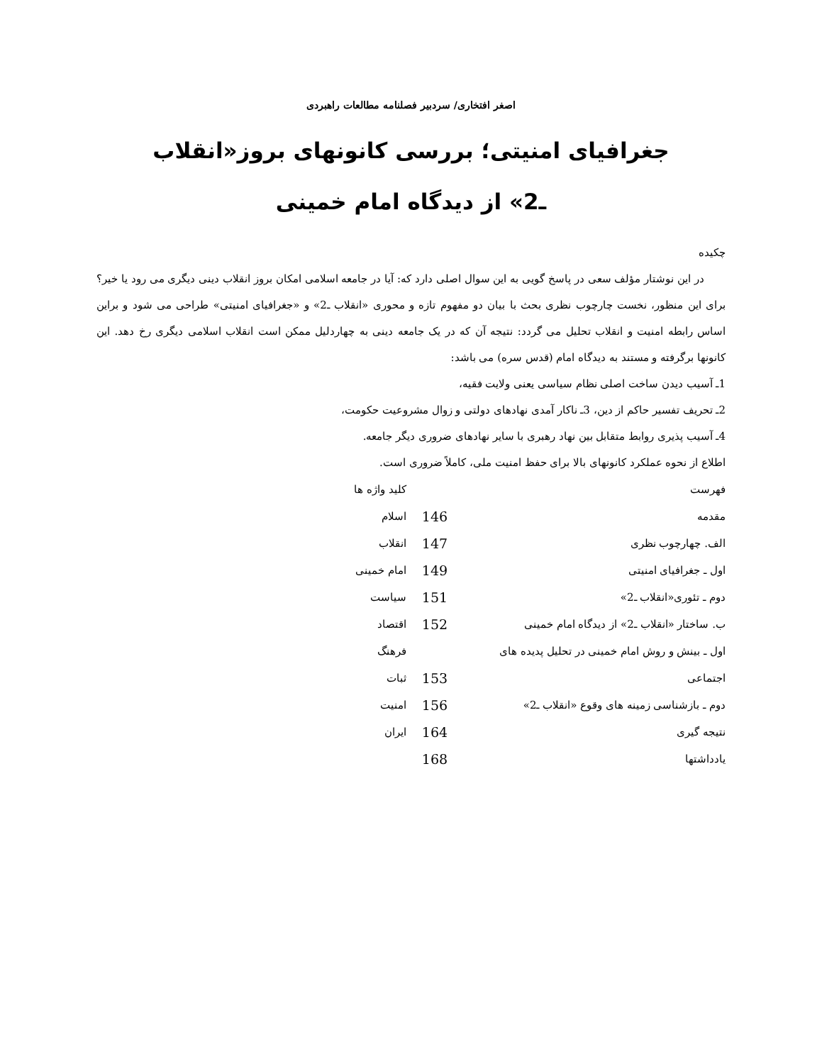اصغر افتخاری/ سردبیر فصلنامه مطالعات راهبردی
جغرافیای امنیتی؛ بررسی کانونهای بروز«انقلاب
ـ2» از دیدگاه امام خمینی
چکیده
در این نوشتار مؤلف سعی در پاسخ گویی به این سوال اصلی دارد که: آیا در جامعه اسلامی امکان بروز انقلاب دینی دیگری می رود یا خیر؟ برای این منظور، نخست چارچوب نظری بحث با بیان دو مفهوم تازه و محوری «انقلاب ـ2» و «جغرافیای امنیتی» طراحی می شود و براین اساس رابطه امنیت و انقلاب تحلیل می گردد: نتیجه آن که در یک جامعه دینی به چهاردلیل ممکن است انقلاب اسلامی دیگری رخ دهد. این کانونها برگرفته و مستند به دیدگاه امام (قدس سره) می باشد:
1ـ آسیب دیدن ساخت اصلی نظام سیاسی یعنی ولایت فقیه،
2ـ تحریف تفسیر حاکم از دین، 3ـ ناکار آمدی نهادهای دولتی و زوال مشروعیت حکومت،
4ـ آسیب پذیری روابط متقابل بین نهاد رهبری با سایر نهادهای ضروری دیگر جامعه.
اطلاع از نحوه عملکرد کانونهای بالا برای حفظ امنیت ملی، کاملاً ضروری است.
| فهرست | | کلید واژه ها |
| مقدمه | 146 | اسلام |
| الف. چهارچوب نظری | 147 | انقلاب |
| اول ـ جغرافیای امنیتی | 149 | امام خمینی |
| دوم ـ تئوری«انقلاب ـ2» | 151 | سیاست |
| ب. ساختار «انقلاب ـ2» از دیدگاه امام خمینی | 152 | اقتصاد |
| اول ـ بینش و روش امام خمینی در تحلیل پدیده های | | فرهنگ |
| اجتماعی | 153 | ثبات |
| دوم ـ بازشناسی زمینه های وقوع «انقلاب ـ2» | 156 | امنیت |
| نتیجه گیری | 164 | ایران |
| یادداشتها | 168 | |